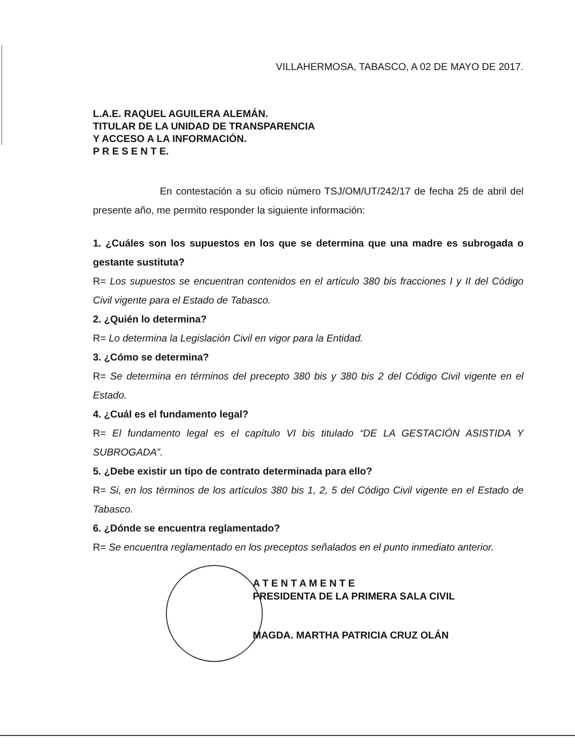VILLAHERMOSA, TABASCO, A 02 DE MAYO DE 2017.
L.A.E. RAQUEL AGUILERA ALEMÁN.
TITULAR DE LA UNIDAD DE TRANSPARENCIA
Y ACCESO A LA INFORMACIÓN.
P R E S E N T E.
En contestación a su oficio número TSJ/OM/UT/242/17 de fecha 25 de abril del presente año, me permito responder la siguiente información:
1. ¿Cuáles son los supuestos en los que se determina que una madre es subrogada o gestante sustituta?
R= Los supuestos se encuentran contenidos en el artículo 380 bis fracciones I y II del Código Civil vigente para el Estado de Tabasco.
2. ¿Quién lo determina?
R= Lo determina la Legislación Civil en vigor para la Entidad.
3. ¿Cómo se determina?
R= Se determina en términos del precepto 380 bis y 380 bis 2 del Código Civil vigente en el Estado.
4. ¿Cuál es el fundamento legal?
R= El fundamento legal es el capítulo VI bis titulado “DE LA GESTACIÓN ASISTIDA Y SUBROGADA”.
5. ¿Debe existir un tipo de contrato determinada para ello?
R= Si, en los términos de los artículos 380 bis 1, 2, 5 del Código Civil vigente en el Estado de Tabasco.
6. ¿Dónde se encuentra reglamentado?
R= Se encuentra reglamentado en los preceptos señalados en el punto inmediato anterior.
A T E N T A M E N T E
PRESIDENTA DE LA PRIMERA SALA CIVIL
MAGDA. MARTHA PATRICIA CRUZ OLÁN